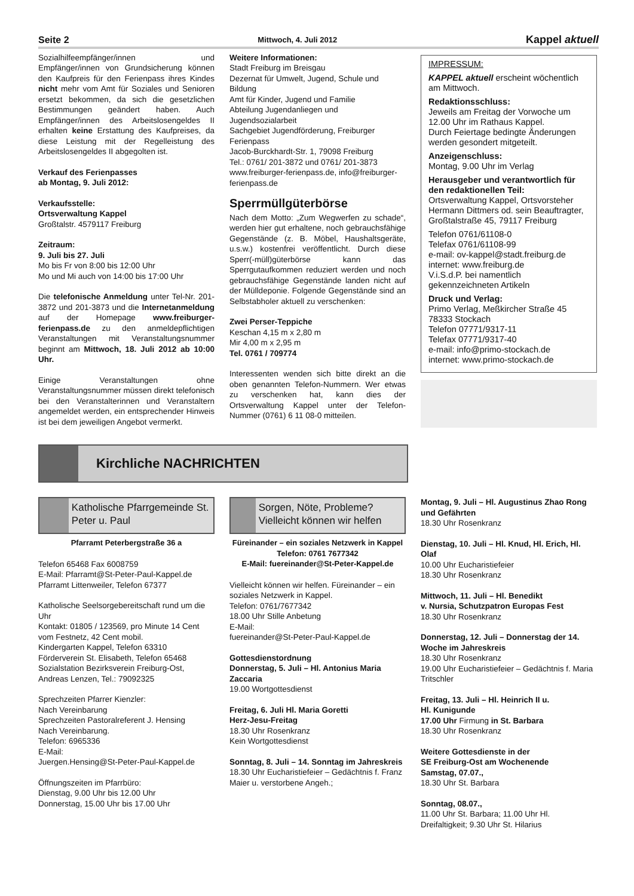Seite 2 Mittwoch, 4. Juli 2012 Kappel aktuell
Sozialhilfeempfänger/innen und Empfänger/innen von Grundsicherung können den Kaufpreis für den Ferienpass ihres Kindes nicht mehr vom Amt für Soziales und Senioren ersetzt bekommen, da sich die gesetzlichen Bestimmungen geändert haben. Auch Empfänger/innen des Arbeitslosengeldes II erhalten keine Erstattung des Kaufpreises, da diese Leistung mit der Regelleistung des Arbeitslosengeldes II abgegolten ist.
Verkauf des Ferienpasses
ab Montag, 9. Juli 2012:
Verkaufsstelle:
Ortsverwaltung Kappel
Großtalstr. 4579117 Freiburg
Zeitraum:
9. Juli bis 27. Juli
Mo bis Fr von 8:00 bis 12:00 Uhr
Mo und Mi auch von 14:00 bis 17:00 Uhr
Die telefonische Anmeldung unter Tel-Nr. 201-3872 und 201-3873 und die Internetanmeldung auf der Homepage www.freiburger-ferienpass.de zu den anmeldepflichtigen Veranstaltungen mit Veranstaltungsnummer beginnt am Mittwoch, 18. Juli 2012 ab 10:00 Uhr.
Einige Veranstaltungen ohne Veranstaltungsnummer müssen direkt telefonisch bei den Veranstalterinnen und Veranstaltern angemeldet werden, ein entsprechender Hinweis ist bei dem jeweiligen Angebot vermerkt.
Weitere Informationen:
Stadt Freiburg im Breisgau
Dezernat für Umwelt, Jugend, Schule und Bildung
Amt für Kinder, Jugend und Familie
Abteilung Jugendanliegen und Jugendsozialarbeit
Sachgebiet Jugendförderung, Freiburger Ferienpass
Jacob-Burckhardt-Str. 1, 79098 Freiburg
Tel.: 0761/ 201-3872 und 0761/ 201-3873
www.freiburger-ferienpass.de, info@freiburger-ferienpass.de
Sperrmüllgüterbörse
Nach dem Motto: „Zum Wegwerfen zu schade“, werden hier gut erhaltene, noch gebrauchsfähige Gegenstände (z. B. Möbel, Haushaltsgeräte, u.s.w.) kostenfrei veröffentlicht. Durch diese Sperr(-müll)güterbörse kann das Sperrgutaufkommen reduziert werden und noch gebrauchsfähige Gegenstände landen nicht auf der Mülldeponie. Folgende Gegenstände sind an Selbstabholer aktuell zu verschenken:
Zwei Perser-Teppiche
Keschan 4,15 m x 2,80 m
Mir 4,00 m x 2,95 m
Tel. 0761 / 709774
Interessenten wenden sich bitte direkt an die oben genannten Telefon-Nummern. Wer etwas zu verschenken hat, kann dies der Ortsverwaltung Kappel unter der Telefon-Nummer (0761) 6 11 08-0 mitteilen.
IMPRESSUM:
KAPPEL aktuell erscheint wöchentlich am Mittwoch.
Redaktionsschluss:
Jeweils am Freitag der Vorwoche um 12.00 Uhr im Rathaus Kappel.
Durch Feiertage bedingte Änderungen werden gesondert mitgeteilt.
Anzeigenschluss:
Montag, 9.00 Uhr im Verlag
Herausgeber und verantwortlich für den redaktionellen Teil:
Ortsverwaltung Kappel, Ortsvorsteher Hermann Dittmers od. sein Beauftragter, Großtalstraße 45, 79117 Freiburg
Telefon 0761/61108-0
Telefax 0761/61108-99
e-mail: ov-kappel@stadt.freiburg.de
internet: www.freiburg.de
V.i.S.d.P. bei namentlich gekennzeichneten Artikeln
Druck und Verlag:
Primo Verlag, Meßkircher Straße 45
78333 Stockach
Telefon 07771/9317-11
Telefax 07771/9317-40
e-mail: info@primo-stockach.de
internet: www.primo-stockach.de
Kirchliche NACHRICHTEN
Katholische Pfarrgemeinde St. Peter u. Paul
Pfarramt Peterbergstraße 36 a
Telefon 65468 Fax 6008759
E-Mail: Pfarramt@St-Peter-Paul-Kappel.de
Pfarramt Littenweiler, Telefon 67377
Katholische Seelsorgebereitschaft rund um die Uhr
Kontakt: 01805 / 123569, pro Minute 14 Cent vom Festnetz, 42 Cent mobil.
Kindergarten Kappel, Telefon 63310
Förderverein St. Elisabeth, Telefon 65468
Sozialstation Bezirksverein Freiburg-Ost, Andreas Lenzen, Tel.: 79092325
Sprechzeiten Pfarrer Kienzler:
Nach Vereinbarung
Sprechzeiten Pastoralreferent J. Hensing
Nach Vereinbarung.
Telefon: 6965336
E-Mail:
Juergen.Hensing@St-Peter-Paul-Kappel.de
Öffnungszeiten im Pfarrbüro:
Dienstag, 9.00 Uhr bis 12.00 Uhr
Donnerstag, 15.00 Uhr bis 17.00 Uhr
Sorgen, Nöte, Probleme? Vielleicht können wir helfen
Füreinander – ein soziales Netzwerk in Kappel
Telefon: 0761 7677342
E-Mail: fuereinander@St-Peter-Kappel.de
Vielleicht können wir helfen. Füreinander – ein soziales Netzwerk in Kappel.
Telefon: 0761/7677342
18.00 Uhr Stille Anbetung
E-Mail:
fuereinander@St-Peter-Paul-Kappel.de
Gottesdienstordnung
Donnerstag, 5. Juli – Hl. Antonius Maria Zaccaria
19.00 Wortgottesdienst
Freitag, 6. Juli Hl. Maria Goretti
Herz-Jesu-Freitag
18.30 Uhr Rosenkranz
Kein Wortgottesdienst
Sonntag, 8. Juli – 14. Sonntag im Jahreskreis
18.30 Uhr Eucharistiefeier – Gedächtnis f. Franz Maier u. verstorbene Angeh.;
Montag, 9. Juli – Hl. Augustinus Zhao Rong und Gefährten
18.30 Uhr Rosenkranz
Dienstag, 10. Juli – Hl. Knud, Hl. Erich, Hl. Olaf
10.00 Uhr Eucharistiefeier
18.30 Uhr Rosenkranz
Mittwoch, 11. Juli – Hl. Benedikt
v. Nursia, Schutzpatron Europas Fest
18.30 Uhr Rosenkranz
Donnerstag, 12. Juli – Donnerstag der 14. Woche im Jahreskreis
18.30 Uhr Rosenkranz
19.00 Uhr Eucharistiefeier – Gedächtnis f. Maria Tritschler
Freitag, 13. Juli – Hl. Heinrich II u.
Hl. Kunigunde
17.00 Uhr Firmung in St. Barbara
18.30 Uhr Rosenkranz
Weitere Gottesdienste in der
SE Freiburg-Ost am Wochenende
Samstag, 07.07.,
18.30 Uhr St. Barbara
Sonntag, 08.07.,
11.00 Uhr St. Barbara; 11.00 Uhr Hl. Dreifaltigkeit; 9.30 Uhr St. Hilarius